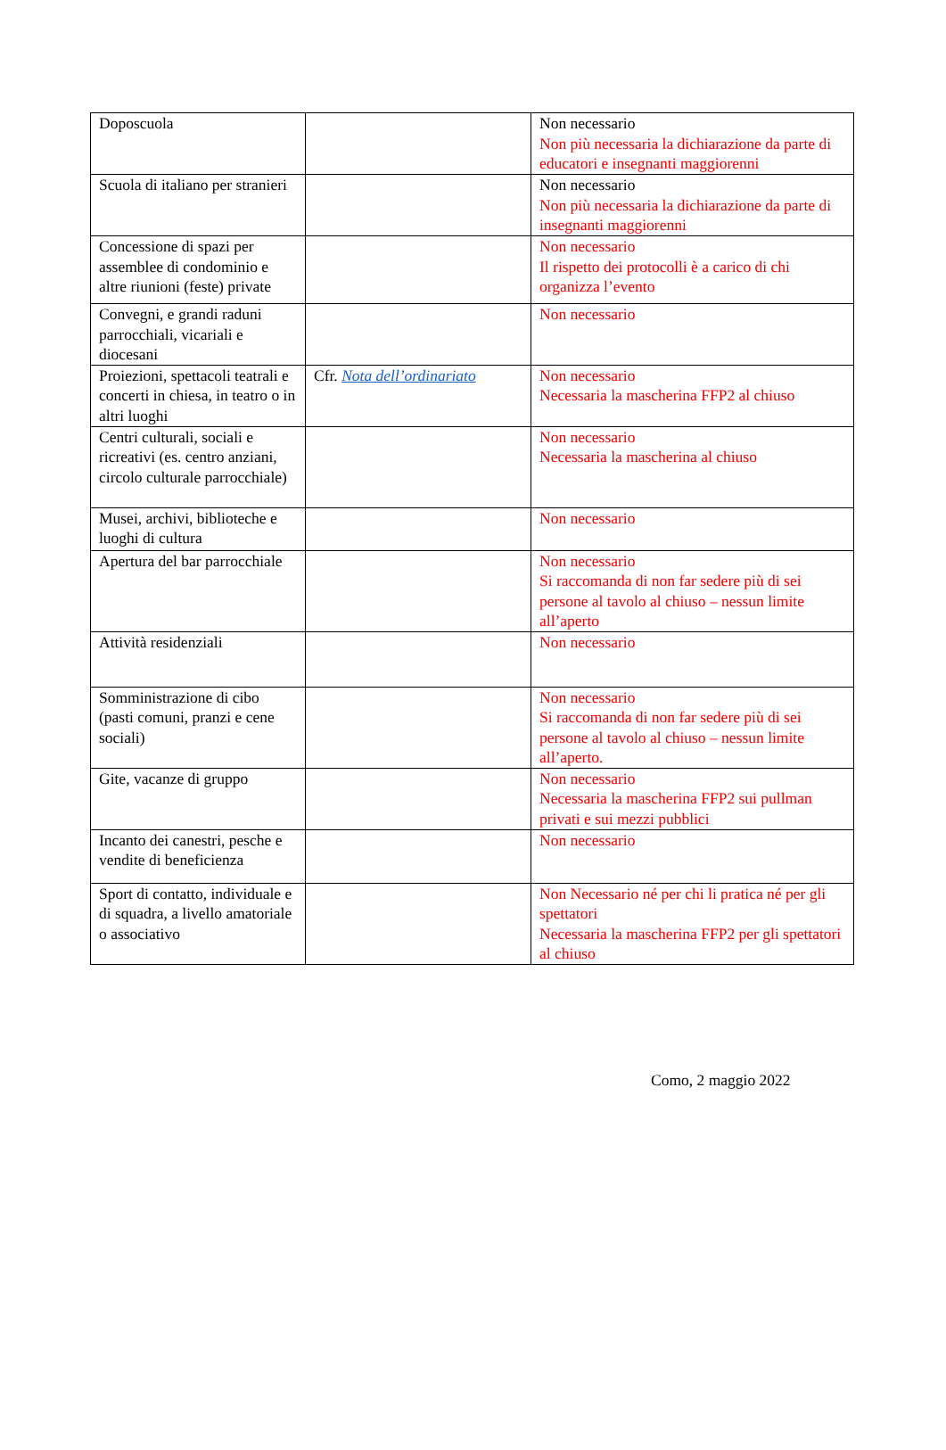| Doposcuola | | Non necessario Non più necessaria la dichiarazione da parte di educatori e insegnanti maggiorenni |
| Scuola di italiano per stranieri | | Non necessario Non più necessaria la dichiarazione da parte di insegnanti maggiorenni |
| Concessione di spazi per assemblee di condominio e altre riunioni (feste) private | | Non necessario Il rispetto dei protocolli è a carico di chi organizza l’evento |
| Convegni, e grandi raduni parrocchiali, vicariali e diocesani | | Non necessario |
| Proiezioni, spettacoli teatrali e concerti in chiesa, in teatro o in altri luoghi | Cfr. Nota dell’ordinariato | Non necessario Necessaria la mascherina FFP2 al chiuso |
| Centri culturali, sociali e ricreativi (es. centro anziani, circolo culturale parrocchiale) | | Non necessario Necessaria la mascherina al chiuso |
| Musei, archivi, biblioteche e luoghi di cultura | | Non necessario |
| Apertura del bar parrocchiale | | Non necessario Si raccomanda di non far sedere più di sei persone al tavolo al chiuso – nessun limite all’aperto |
| Attività residenziali | | Non necessario |
| Somministrazione di cibo (pasti comuni, pranzi e cene sociali) | | Non necessario Si raccomanda di non far sedere più di sei persone al tavolo al chiuso – nessun limite all’aperto. |
| Gite, vacanze di gruppo | | Non necessario Necessaria la mascherina FFP2 sui pullman privati e sui mezzi pubblici |
| Incanto dei canestri, pesche e vendite di beneficienza | | Non necessario |
| Sport di contatto, individuale e di squadra, a livello amatoriale o associativo | | Non Necessario né per chi li pratica né per gli spettatori Necessaria la mascherina FFP2 per gli spettatori al chiuso |
Como, 2 maggio 2022